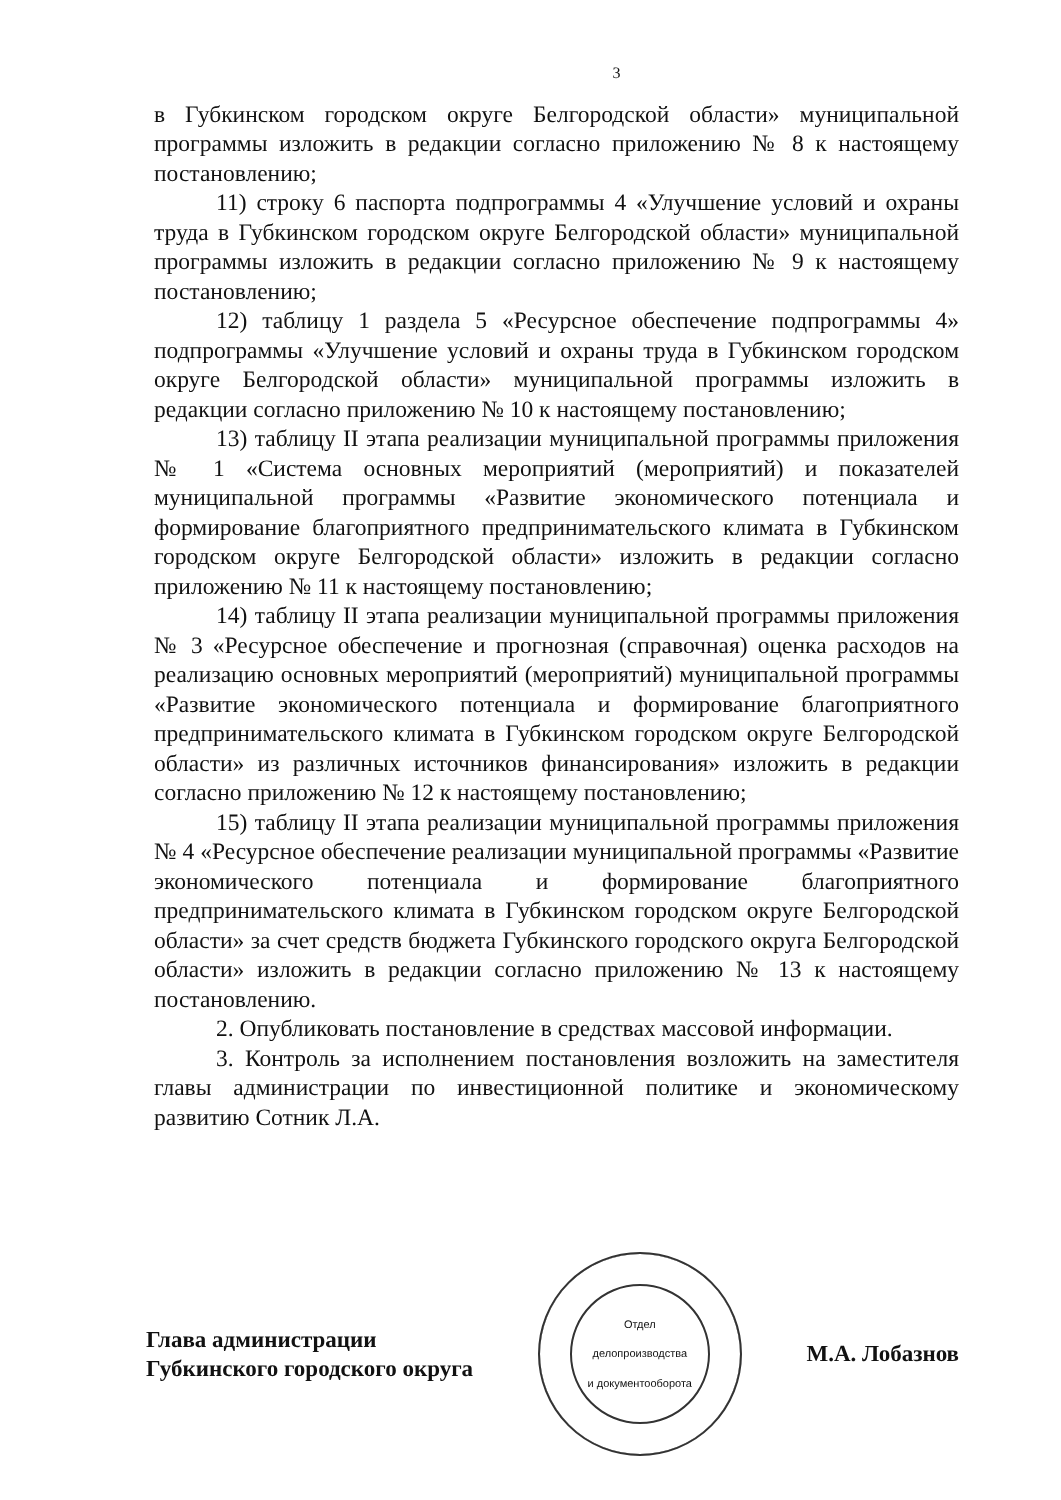3
в Губкинском городском округе Белгородской области» муниципальной программы изложить в редакции согласно приложению № 8 к настоящему постановлению;
11) строку 6 паспорта подпрограммы 4 «Улучшение условий и охраны труда в Губкинском городском округе Белгородской области» муниципальной программы изложить в редакции согласно приложению № 9 к настоящему постановлению;
12) таблицу 1 раздела 5 «Ресурсное обеспечение подпрограммы 4» подпрограммы «Улучшение условий и охраны труда в Губкинском городском округе Белгородской области» муниципальной программы изложить в редакции согласно приложению № 10 к настоящему постановлению;
13) таблицу II этапа реализации муниципальной программы приложения № 1 «Система основных мероприятий (мероприятий) и показателей муниципальной программы «Развитие экономического потенциала и формирование благоприятного предпринимательского климата в Губкинском городском округе Белгородской области» изложить в редакции согласно приложению № 11 к настоящему постановлению;
14) таблицу II этапа реализации муниципальной программы приложения № 3 «Ресурсное обеспечение и прогнозная (справочная) оценка расходов на реализацию основных мероприятий (мероприятий) муниципальной программы «Развитие экономического потенциала и формирование благоприятного предпринимательского климата в Губкинском городском округе Белгородской области» из различных источников финансирования» изложить в редакции согласно приложению № 12 к настоящему постановлению;
15) таблицу II этапа реализации муниципальной программы приложения № 4 «Ресурсное обеспечение реализации муниципальной программы «Развитие экономического потенциала и формирование благоприятного предпринимательского климата в Губкинском городском округе Белгородской области» за счет средств бюджета Губкинского городского округа Белгородской области» изложить в редакции согласно приложению № 13 к настоящему постановлению.
2. Опубликовать постановление в средствах массовой информации.
3. Контроль за исполнением постановления возложить на заместителя главы администрации по инвестиционной политике и экономическому развитию Сотник Л.А.
Глава администрации
Губкинского городского округа
Отдел
делопроизводства
и документооборота
М.А. Лобазнов